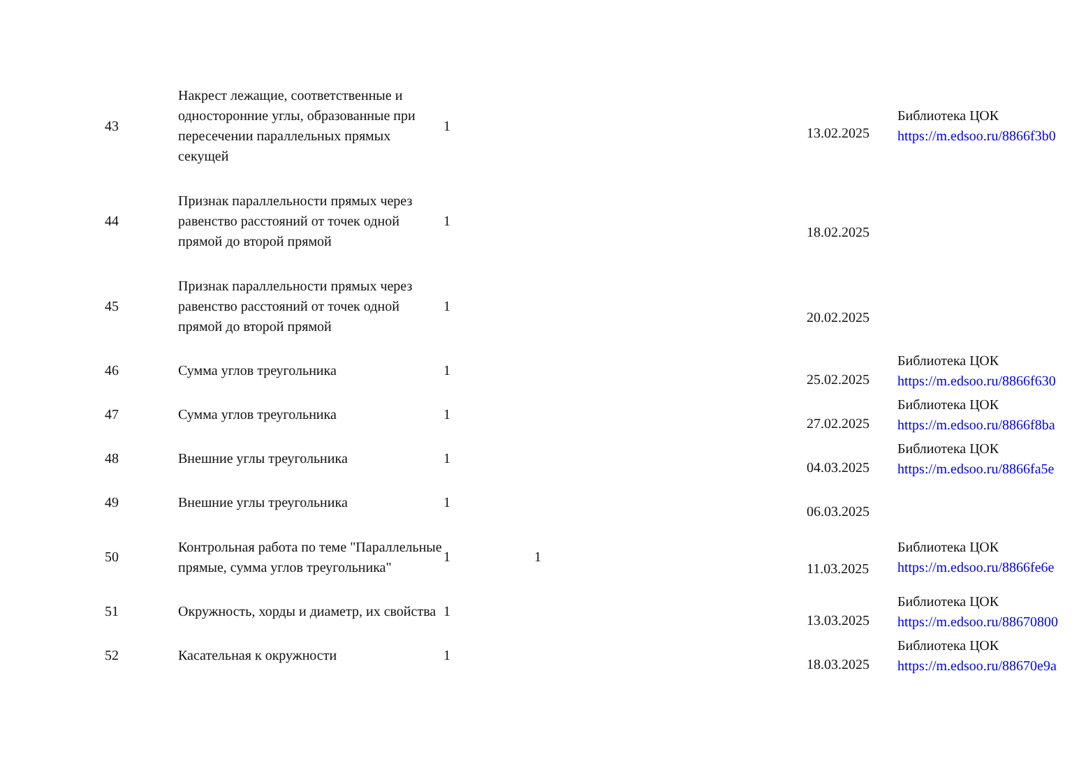| 43 | Накрест лежащие, соответственные и односторонние углы, образованные при пересечении параллельных прямых секущей | 1 | | | 13.02.2025 | Библиотека ЦОК https://m.edsoo.ru/8866f3b0 |
| 44 | Признак параллельности прямых через равенство расстояний от точек одной прямой до второй прямой | 1 | | | 18.02.2025 | |
| 45 | Признак параллельности прямых через равенство расстояний от точек одной прямой до второй прямой | 1 | | | 20.02.2025 | |
| 46 | Сумма углов треугольника | 1 | | | 25.02.2025 | Библиотека ЦОК https://m.edsoo.ru/8866f630 |
| 47 | Сумма углов треугольника | 1 | | | 27.02.2025 | Библиотека ЦОК https://m.edsoo.ru/8866f8ba |
| 48 | Внешние углы треугольника | 1 | | | 04.03.2025 | Библиотека ЦОК https://m.edsoo.ru/8866fa5e |
| 49 | Внешние углы треугольника | 1 | | | 06.03.2025 | |
| 50 | Контрольная работа по теме "Параллельные прямые, сумма углов треугольника" | 1 | 1 | | 11.03.2025 | Библиотека ЦОК https://m.edsoo.ru/8866fe6e |
| 51 | Окружность, хорды и диаметр, их свойства | 1 | | | 13.03.2025 | Библиотека ЦОК https://m.edsoo.ru/88670800 |
| 52 | Касательная к окружности | 1 | | | 18.03.2025 | Библиотека ЦОК https://m.edsoo.ru/88670e9a |